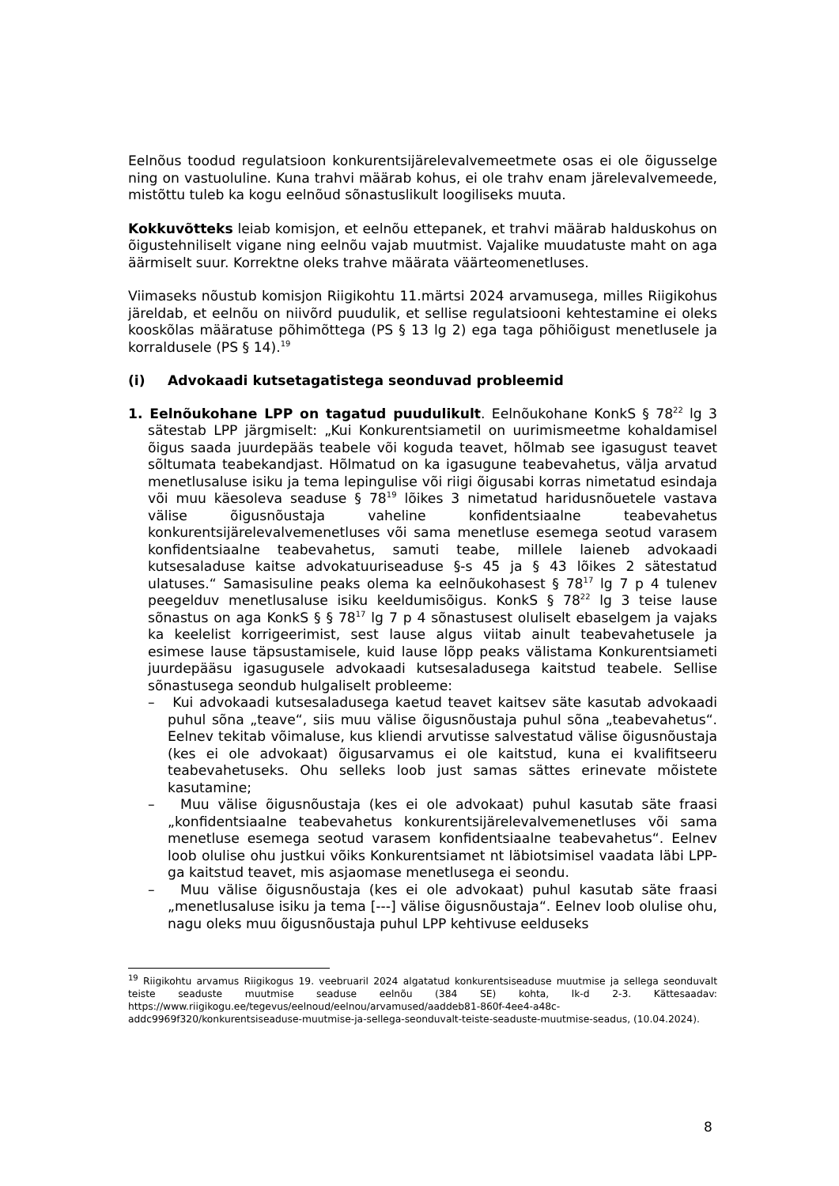Eelnõus toodud regulatsioon konkurentsijärelevalvemeetmete osas ei ole õigusselge ning on vastuoluline. Kuna trahvi määrab kohus, ei ole trahv enam järelevalvemeede, mistõttu tuleb ka kogu eelnõud sõnastuslikult loogiliseks muuta.
Kokkuvõtteks leiab komisjon, et eelnõu ettepanek, et trahvi määrab halduskohus on õigustehniliselt vigane ning eelnõu vajab muutmist. Vajalike muudatuste maht on aga äärmiselt suur. Korrektne oleks trahve määrata väärteomenetluses.
Viimaseks nõustub komisjon Riigikohtu 11.märtsi 2024 arvamusega, milles Riigikohus järeldab, et eelnõu on niivõrd puudulik, et sellise regulatsiooni kehtestamine ei oleks kooskõlas määratuse põhimõttega (PS § 13 lg 2) ega taga põhiõigust menetlusele ja korraldusele (PS § 14).<sup>19</sup>
(i) Advokaadi kutsetagatistega seonduvad probleemid
1. Eelnõukohane LPP on tagatud puudulikult. Eelnõukohane KonkS § 78<sup>22</sup> lg 3 sätestab LPP järgmiselt: „Kui Konkurentsiametil on uurimismeetme kohaldamisel õigus saada juurdepääs teabele või koguda teavet, hõlmab see igasugust teavet sõltumata teabekandjast. Hõlmatud on ka igasugune teabevahetus, välja arvatud menetlusaluse isiku ja tema lepingulise või riigi õigusabi korras nimetatud esindaja või muu käesoleva seaduse § 78<sup>19</sup> lõikes 3 nimetatud haridusnõuetele vastava välise õigusnõustaja vaheline konfidentsiaalne teabevahetus konkurentsijärelevalvemenetluses või sama menetluse esemega seotud varasem konfidentsiaalne teabevahetus, samuti teabe, millele laieneb advokaadi kutsesaladuse kaitse advokatuuriseaduse §-s 45 ja § 43 lõikes 2 sätestatud ulatuses.“ Samasisuline peaks olema ka eelnõukohasest § 78<sup>17</sup> lg 7 p 4 tulenev peegelduv menetlusaluse isiku keeldumisõigus. KonkS § 78<sup>22</sup> lg 3 teise lause sõnastus on aga KonkS § § 78<sup>17</sup> lg 7 p 4 sõnastusest oluliselt ebaselgem ja vajaks ka keelelist korrigeerimist, sest lause algus viitab ainult teabevahetusele ja esimese lause täpsustamisele, kuid lause lõpp peaks välistama Konkurentsiameti juurdepääsu igasugusele advokaadi kutsesaladusega kaitstud teabele. Sellise sõnastusega seondub hulgaliselt probleeme:
– Kui advokaadi kutsesaladusega kaetud teavet kaitsev säte kasutab advokaadi puhul sõna „teave“, siis muu välise õigusnõustaja puhul sõna „teabevahetus“. Eelnev tekitab võimaluse, kus kliendi arvutisse salvestatud välise õigusnõustaja (kes ei ole advokaat) õigusarvamus ei ole kaitstud, kuna ei kvalifitseeru teabevahetuseks. Ohu selleks loob just samas sättes erinevate mõistete kasutamine;
– Muu välise õigusnõustaja (kes ei ole advokaat) puhul kasutab säte fraasi „konfidentsiaalne teabevahetus konkurentsijärelevalvemenetluses või sama menetluse esemega seotud varasem konfidentsiaalne teabevahetus“. Eelnev loob olulise ohu justkui võiks Konkurentsiamet nt läbiotsimisel vaadata läbi LPP-ga kaitstud teavet, mis asjaomase menetlusega ei seondu.
– Muu välise õigusnõustaja (kes ei ole advokaat) puhul kasutab säte fraasi „menetlusaluse isiku ja tema [---] välise õigusnõustaja“. Eelnev loob olulise ohu, nagu oleks muu õigusnõustaja puhul LPP kehtivuse eelduseks
<sup>19</sup> Riigikohtu arvamus Riigikogus 19. veebruaril 2024 algatatud konkurentsiseaduse muutmise ja sellega seonduvalt teiste seaduste muutmise seaduse eelnõu (384 SE) kohta, lk-d 2-3. Kättesaadav: https://www.riigikogu.ee/tegevus/eelnoud/eelnou/arvamused/aaddeb81-860f-4ee4-a48c-addc9969f320/konkurentsiseaduse-muutmise-ja-sellega-seonduvalt-teiste-seaduste-muutmise-seadus, (10.04.2024).
8